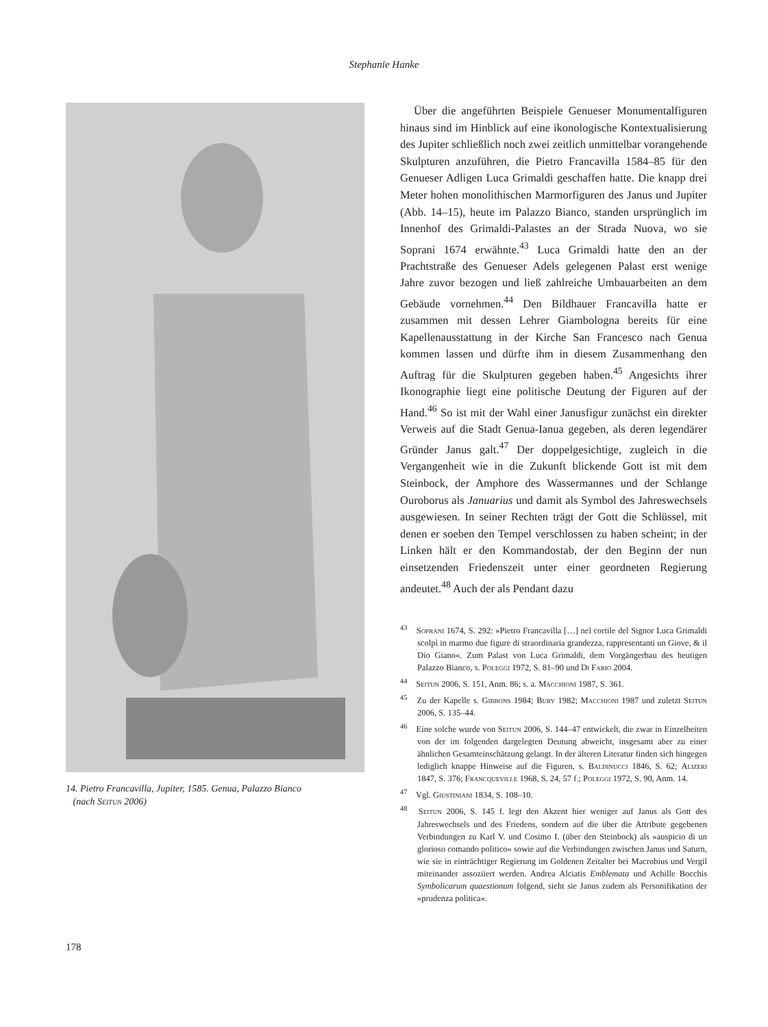Stephanie Hanke
14. Pietro Francavilla, Jupiter, 1585. Genua, Palazzo Bianco
(nach Seitun 2006)
Über die angeführten Beispiele Genueser Monumentalfiguren hinaus sind im Hinblick auf eine ikonologische Kontextualisierung des Jupiter schließlich noch zwei zeitlich unmittelbar vorangehende Skulpturen anzuführen, die Pietro Francavilla 1584–85 für den Genueser Adligen Luca Grimaldi geschaffen hatte. Die knapp drei Meter hohen monolithischen Marmorfiguren des Janus und Jupiter (Abb. 14–15), heute im Palazzo Bianco, standen ursprünglich im Innenhof des Grimaldi-Palastes an der Strada Nuova, wo sie Soprani 1674 erwähnte.<sup>43</sup> Luca Grimaldi hatte den an der Prachtstraße des Genueser Adels gelegenen Palast erst wenige Jahre zuvor bezogen und ließ zahlreiche Umbauarbeiten an dem Gebäude vornehmen.<sup>44</sup> Den Bildhauer Francavilla hatte er zusammen mit dessen Lehrer Giambologna bereits für eine Kapellenausstattung in der Kirche San Francesco nach Genua kommen lassen und dürfte ihm in diesem Zusammenhang den Auftrag für die Skulpturen gegeben haben.<sup>45</sup> Angesichts ihrer Ikonographie liegt eine politische Deutung der Figuren auf der Hand.<sup>46</sup> So ist mit der Wahl einer Janusfigur zunächst ein direkter Verweis auf die Stadt Genua-Ianua gegeben, als deren legendärer Gründer Janus galt.<sup>47</sup> Der doppelgesichtige, zugleich in die Vergangenheit wie in die Zukunft blickende Gott ist mit dem Steinbock, der Amphore des Wassermannes und der Schlange Ouroborus als Januarius und damit als Symbol des Jahreswechsels ausgewiesen. In seiner Rechten trägt der Gott die Schlüssel, mit denen er soeben den Tempel verschlossen zu haben scheint; in der Linken hält er den Kommandostab, der den Beginn der nun einsetzenden Friedenszeit unter einer geordneten Regierung andeutet.<sup>48</sup> Auch der als Pendant dazu
<sup>43</sup> Soprani 1674, S. 292: »Pietro Francavilla […] nel cortile del Signor Luca Grimaldi scolpì in marmo due figure di straordinaria grandezza, rappresentanti un Giove, & il Dio Giano«. Zum Palast von Luca Grimaldi, dem Vorgängerbau des heutigen Palazzo Bianco, s. Poleggi 1972, S. 81–90 und Di Fabio 2004.
<sup>44</sup> Seitun 2006, S. 151, Anm. 86; s. a. Macchioni 1987, S. 361.
<sup>45</sup> Zu der Kapelle s. Gibbons 1984; Bury 1982; Macchioni 1987 und zuletzt Seitun 2006, S. 135–44.
<sup>46</sup> Eine solche wurde von Seitun 2006, S. 144–47 entwickelt, die zwar in Einzelheiten von der im folgenden dargelegten Deutung abweicht, insgesamt aber zu einer ähnlichen Gesamteinschätzung gelangt. In der älteren Literatur finden sich hingegen lediglich knappe Hinweise auf die Figuren, s. Baldinucci 1846, S. 62; Alizeri 1847, S. 376; Francqueville 1968, S. 24, 57 f.; Poleggi 1972, S. 90, Anm. 14.
<sup>47</sup> Vgl. Giustiniani 1834, S. 108–10.
<sup>48</sup> Seitun 2006, S. 145 f. legt den Akzent hier weniger auf Janus als Gott des Jahreswechsels und des Friedens, sondern auf die über die Attribute gegebenen Verbindungen zu Karl V. und Cosimo I. (über den Steinbock) als »auspicio di un glorioso comando politico« sowie auf die Verbindungen zwischen Janus und Saturn, wie sie in einträchtiger Regierung im Goldenen Zeitalter bei Macrobius und Vergil miteinander assoziiert werden. Andrea Alciatis Emblemata und Achille Bocchis Symbolicarum quaestionum folgend, sieht sie Janus zudem als Personifikation der »prudenza politica«.
178